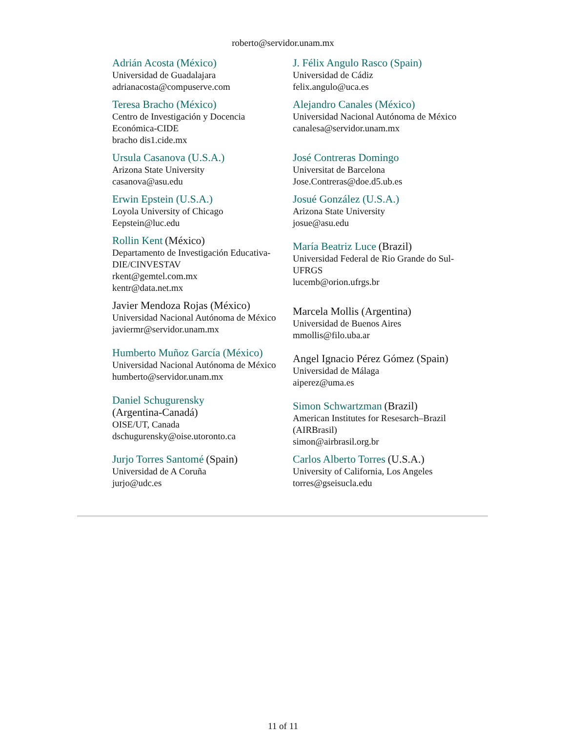roberto@servidor.unam.mx
| Adrián Acosta (México) Universidad de Guadalajara adrianacosta@compuserve.com | J. Félix Angulo Rasco (Spain) Universidad de Cádiz felix.angulo@uca.es |
| Teresa Bracho (México) Centro de Investigación y Docencia Económica-CIDE bracho dis1.cide.mx | Alejandro Canales (México) Universidad Nacional Autónoma de México canalesa@servidor.unam.mx |
| Ursula Casanova (U.S.A.) Arizona State University casanova@asu.edu | José Contreras Domingo Universitat de Barcelona Jose.Contreras@doe.d5.ub.es |
| Erwin Epstein (U.S.A.) Loyola University of Chicago Eepstein@luc.edu | Josué González (U.S.A.) Arizona State University josue@asu.edu |
| Rollin Kent (México) Departamento de Investigación Educativa-DIE/CINVESTAV rkent@gemtel.com.mx kentr@data.net.mx | María Beatriz Luce (Brazil) Universidad Federal de Rio Grande do Sul-UFRGS lucemb@orion.ufrgs.br |
| Javier Mendoza Rojas (México) Universidad Nacional Autónoma de México javiermr@servidor.unam.mx | Marcela Mollis (Argentina) Universidad de Buenos Aires mmollis@filo.uba.ar |
| Humberto Muñoz García (México) Universidad Nacional Autónoma de México humberto@servidor.unam.mx | Angel Ignacio Pérez Gómez (Spain) Universidad de Málaga aiperez@uma.es |
| Daniel Schugurensky (Argentina-Canadá) OISE/UT, Canada dschugurensky@oise.utoronto.ca | Simon Schwartzman (Brazil) American Institutes for Resesarch–Brazil (AIRBrasil) simon@airbrasil.org.br |
| Jurjo Torres Santomé (Spain) Universidad de A Coruña jurjo@udc.es | Carlos Alberto Torres (U.S.A.) University of California, Los Angeles torres@gseisucla.edu |
11 of 11